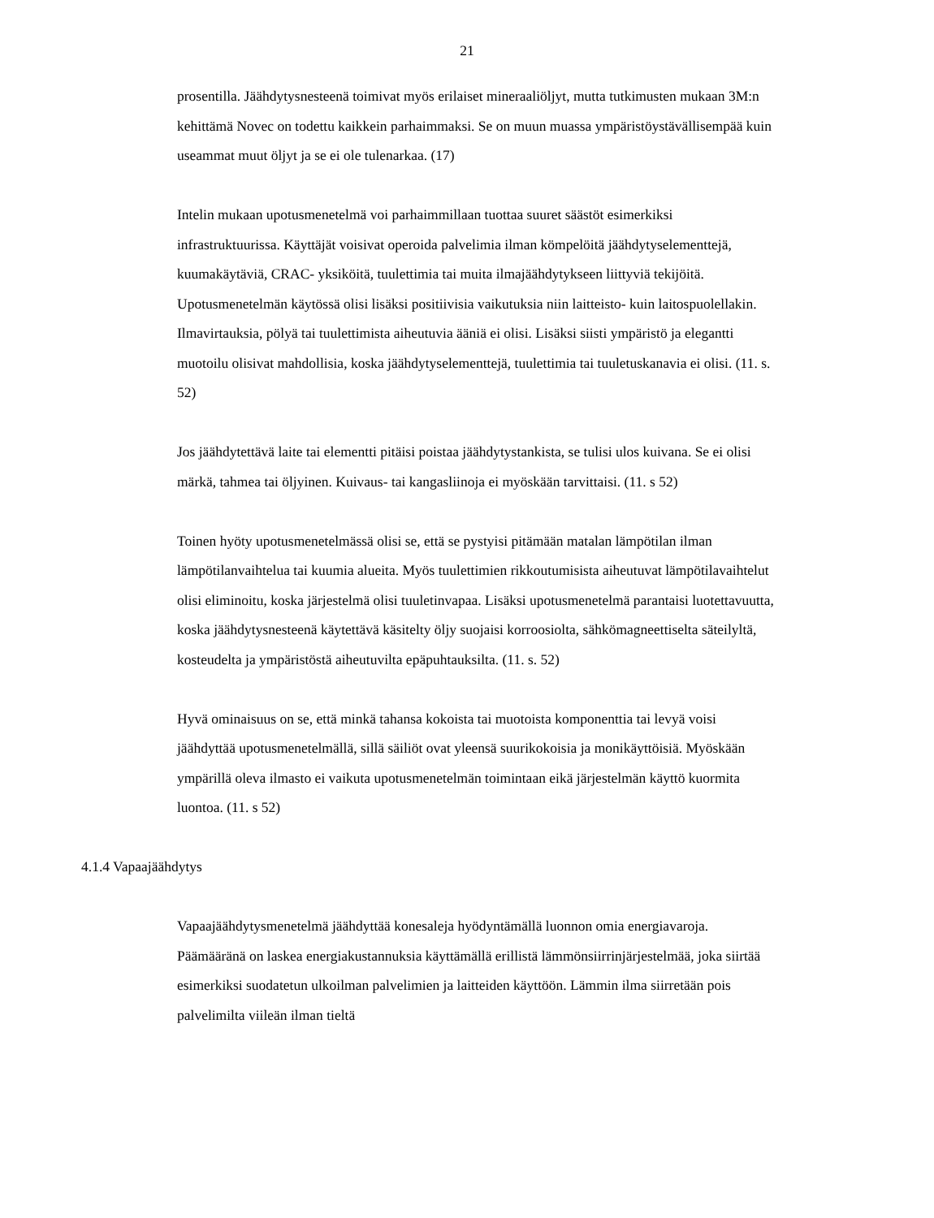21
prosentilla. Jäähdytysnesteenä toimivat myös erilaiset mineraaliöljyt, mutta tutkimusten mukaan 3M:n kehittämä Novec on todettu kaikkein parhaimmaksi. Se on muun muassa ympäristöystävällisempää kuin useammat muut öljyt ja se ei ole tulenarkaa. (17)
Intelin mukaan upotusmenetelmä voi parhaimmillaan tuottaa suuret säästöt esimerkiksi infrastruktuurissa. Käyttäjät voisivat operoida palvelimia ilman kömpelöitä jäähdytyselementtejä, kuumakäytäviä, CRAC- yksiköitä, tuulettimia tai muita ilmajäähdytykseen liittyviä tekijöitä. Upotusmenetelmän käytössä olisi lisäksi positiivisia vaikutuksia niin laitteisto- kuin laitospuolellakin. Ilmavirtauksia, pölyä tai tuulettimista aiheutuvia ääniä ei olisi. Lisäksi siisti ympäristö ja elegantti muotoilu olisivat mahdollisia, koska jäähdytyselementtejä, tuulettimia tai tuuletuskanavia ei olisi. (11. s. 52)
Jos jäähdytettävä laite tai elementti pitäisi poistaa jäähdytystankista, se tulisi ulos kuivana. Se ei olisi märkä, tahmea tai öljyinen. Kuivaus- tai kangasliinoja ei myöskään tarvittaisi. (11. s 52)
Toinen hyöty upotusmenetelmässä olisi se, että se pystyisi pitämään matalan lämpötilan ilman lämpötilanvaihtelua tai kuumia alueita. Myös tuulettimien rikkoutumisista aiheutuvat lämpötilavaihtelut olisi eliminoitu, koska järjestelmä olisi tuuletinvapaa. Lisäksi upotusmenetelmä parantaisi luotettavuutta, koska jäähdytysnesteenä käytettävä käsitelty öljy suojaisi korroosiolta, sähkömagneettiselta säteilyltä, kosteudelta ja ympäristöstä aiheutuvilta epäpuhtauksilta. (11. s. 52)
Hyvä ominaisuus on se, että minkä tahansa kokoista tai muotoista komponenttia tai levyä voisi jäähdyttää upotusmenetelmällä, sillä säiliöt ovat yleensä suurikokoisia ja monikäyttöisiä. Myöskään ympärillä oleva ilmasto ei vaikuta upotusmenetelmän toimintaan eikä järjestelmän käyttö kuormita luontoa. (11. s 52)
4.1.4 Vapaajäähdytys
Vapaajäähdytysmenetelmä jäähdyttää konesaleja hyödyntämällä luonnon omia energiavaroja. Päämääränä on laskea energiakustannuksia käyttämällä erillistä lämmönsiirrinjärjestelmää, joka siirtää esimerkiksi suodatetun ulkoilman palvelimien ja laitteiden käyttöön. Lämmin ilma siirretään pois palvelimilta viileän ilman tieltä